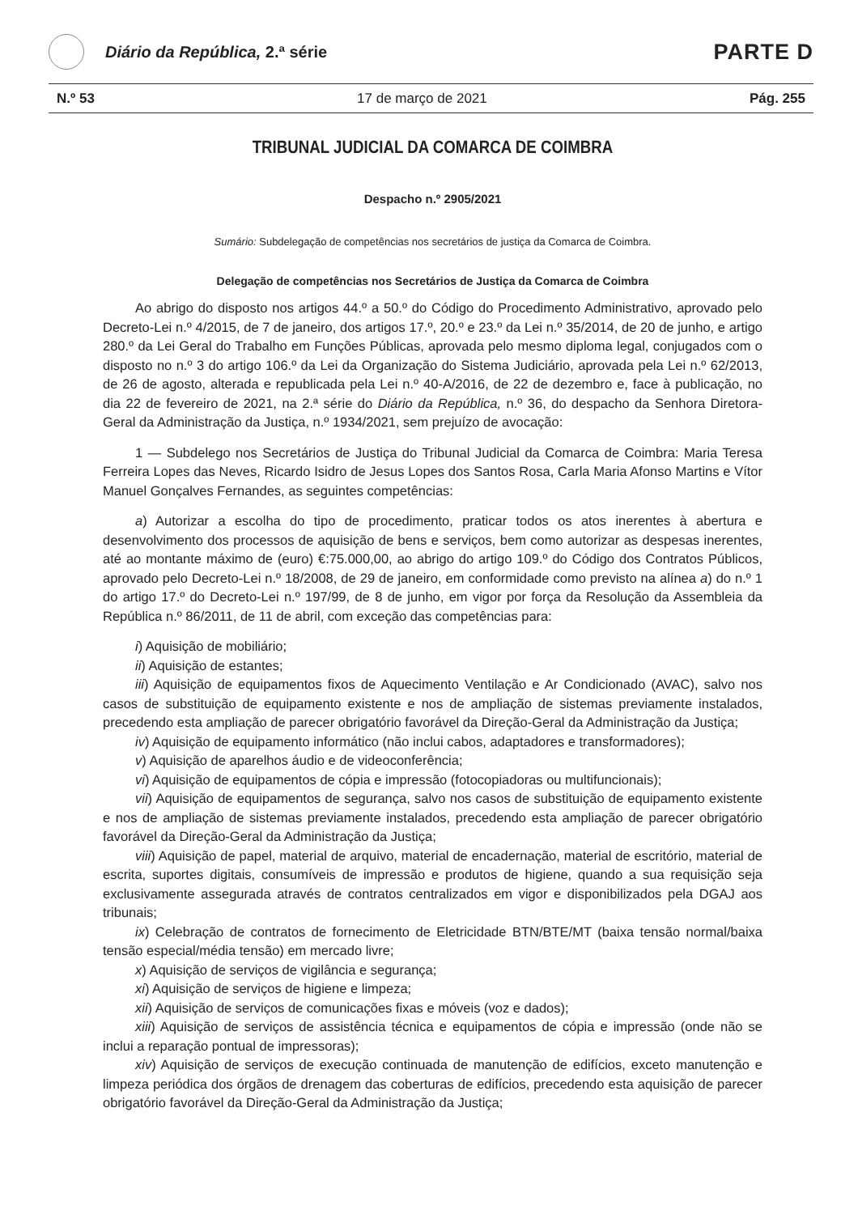Diário da República, 2.ª série
PARTE D
N.º 53 17 de março de 2021 Pág. 255
TRIBUNAL JUDICIAL DA COMARCA DE COIMBRA
Despacho n.º 2905/2021
Sumário: Subdelegação de competências nos secretários de justiça da Comarca de Coimbra.
Delegação de competências nos Secretários de Justiça da Comarca de Coimbra
Ao abrigo do disposto nos artigos 44.º a 50.º do Código do Procedimento Administrativo, aprovado pelo Decreto-Lei n.º 4/2015, de 7 de janeiro, dos artigos 17.º, 20.º e 23.º da Lei n.º 35/2014, de 20 de junho, e artigo 280.º da Lei Geral do Trabalho em Funções Públicas, aprovada pelo mesmo diploma legal, conjugados com o disposto no n.º 3 do artigo 106.º da Lei da Organização do Sistema Judiciário, aprovada pela Lei n.º 62/2013, de 26 de agosto, alterada e republicada pela Lei n.º 40-A/2016, de 22 de dezembro e, face à publicação, no dia 22 de fevereiro de 2021, na 2.ª série do Diário da República, n.º 36, do despacho da Senhora Diretora-Geral da Administração da Justiça, n.º 1934/2021, sem prejuízo de avocação:
1 — Subdelego nos Secretários de Justiça do Tribunal Judicial da Comarca de Coimbra: Maria Teresa Ferreira Lopes das Neves, Ricardo Isidro de Jesus Lopes dos Santos Rosa, Carla Maria Afonso Martins e Vítor Manuel Gonçalves Fernandes, as seguintes competências:
a) Autorizar a escolha do tipo de procedimento, praticar todos os atos inerentes à abertura e desenvolvimento dos processos de aquisição de bens e serviços, bem como autorizar as despesas inerentes, até ao montante máximo de (euro) €:75.000,00, ao abrigo do artigo 109.º do Código dos Contratos Públicos, aprovado pelo Decreto-Lei n.º 18/2008, de 29 de janeiro, em conformidade como previsto na alínea a) do n.º 1 do artigo 17.º do Decreto-Lei n.º 197/99, de 8 de junho, em vigor por força da Resolução da Assembleia da República n.º 86/2011, de 11 de abril, com exceção das competências para:
i) Aquisição de mobiliário;
ii) Aquisição de estantes;
iii) Aquisição de equipamentos fixos de Aquecimento Ventilação e Ar Condicionado (AVAC), salvo nos casos de substituição de equipamento existente e nos de ampliação de sistemas previamente instalados, precedendo esta ampliação de parecer obrigatório favorável da Direção-Geral da Administração da Justiça;
iv) Aquisição de equipamento informático (não inclui cabos, adaptadores e transformadores);
v) Aquisição de aparelhos áudio e de videoconferência;
vi) Aquisição de equipamentos de cópia e impressão (fotocopiadoras ou multifuncionais);
vii) Aquisição de equipamentos de segurança, salvo nos casos de substituição de equipamento existente e nos de ampliação de sistemas previamente instalados, precedendo esta ampliação de parecer obrigatório favorável da Direção-Geral da Administração da Justiça;
viii) Aquisição de papel, material de arquivo, material de encadernação, material de escritório, material de escrita, suportes digitais, consumíveis de impressão e produtos de higiene, quando a sua requisição seja exclusivamente assegurada através de contratos centralizados em vigor e disponibilizados pela DGAJ aos tribunais;
ix) Celebração de contratos de fornecimento de Eletricidade BTN/BTE/MT (baixa tensão normal/baixa tensão especial/média tensão) em mercado livre;
x) Aquisição de serviços de vigilância e segurança;
xi) Aquisição de serviços de higiene e limpeza;
xii) Aquisição de serviços de comunicações fixas e móveis (voz e dados);
xiii) Aquisição de serviços de assistência técnica e equipamentos de cópia e impressão (onde não se inclui a reparação pontual de impressoras);
xiv) Aquisição de serviços de execução continuada de manutenção de edifícios, exceto manutenção e limpeza periódica dos órgãos de drenagem das coberturas de edifícios, precedendo esta aquisição de parecer obrigatório favorável da Direção-Geral da Administração da Justiça;